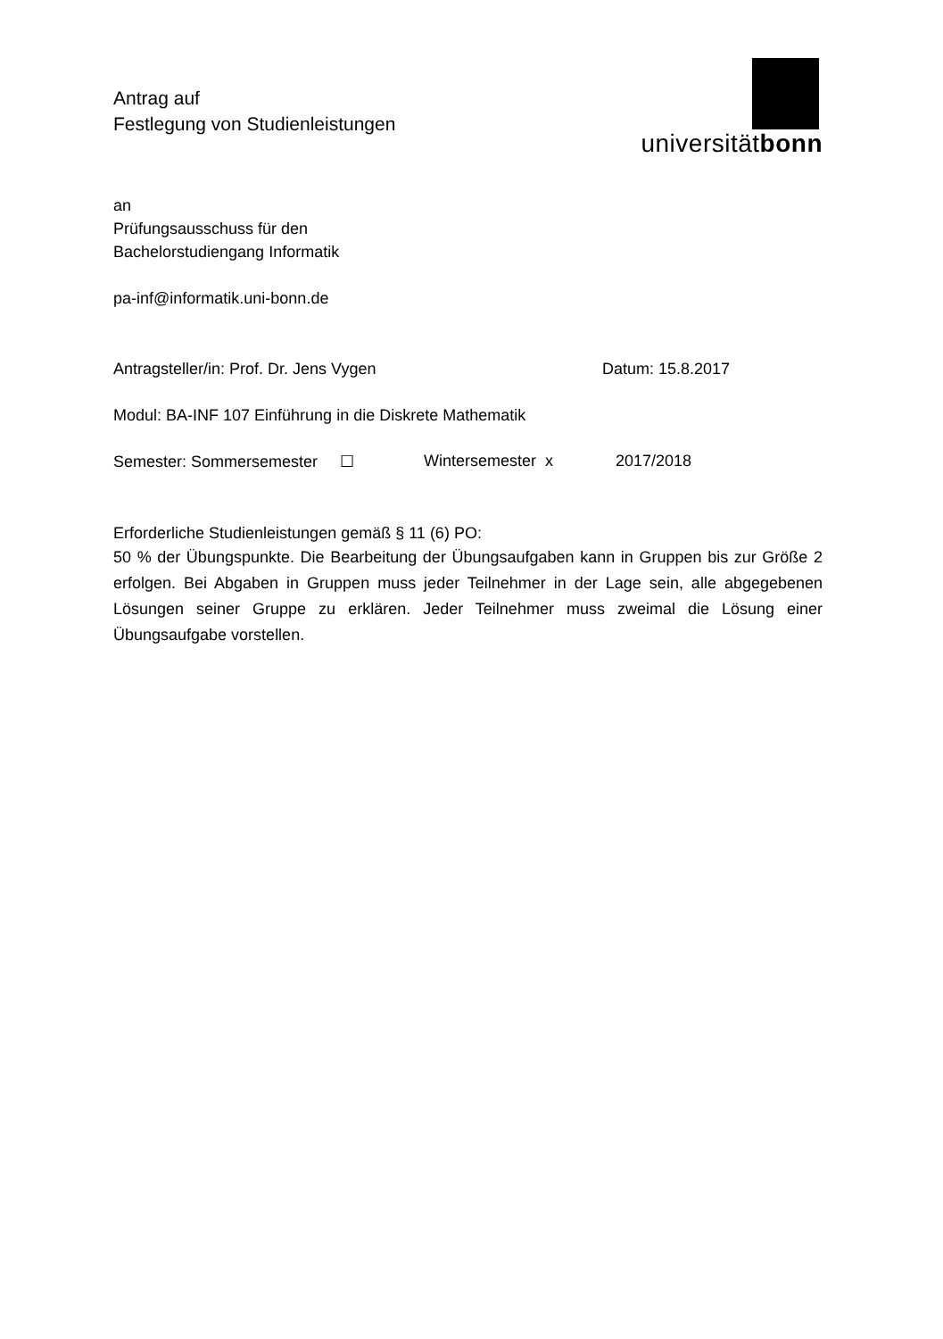Antrag auf
Festlegung von Studienleistungen
universitätbonn
an
Prüfungsausschuss für den
Bachelorstudiengang Informatik
pa-inf@informatik.uni-bonn.de
Antragsteller/in: Prof. Dr. Jens Vygen Datum: 15.8.2017
Modul: BA-INF 107 Einführung in die Diskrete Mathematik
Semester: Sommersemester ☐ Wintersemester x 2017/2018
Erforderliche Studienleistungen gemäß § 11 (6) PO:
50 % der Übungspunkte. Die Bearbeitung der Übungsaufgaben kann in Gruppen bis zur Größe 2 erfolgen. Bei Abgaben in Gruppen muss jeder Teilnehmer in der Lage sein, alle abgegebenen Lösungen seiner Gruppe zu erklären. Jeder Teilnehmer muss zweimal die Lösung einer Übungsaufgabe vorstellen.